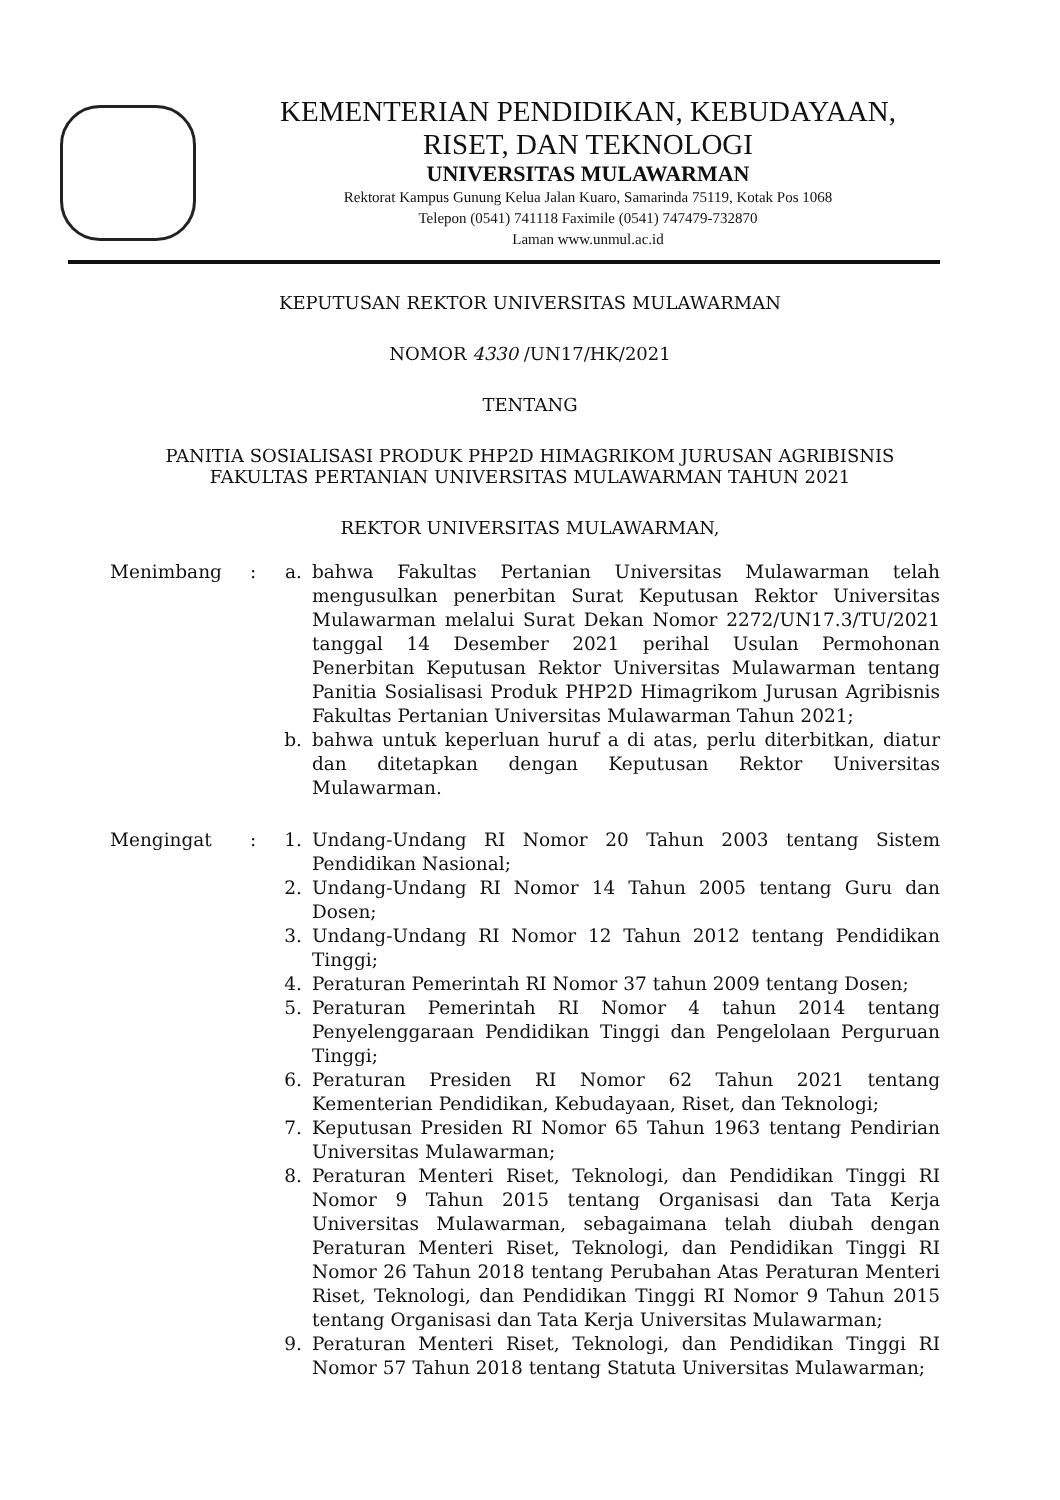KEMENTERIAN PENDIDIKAN, KEBUDAYAAN,
RISET, DAN TEKNOLOGI
UNIVERSITAS MULAWARMAN
Rektorat Kampus Gunung Kelua Jalan Kuaro, Samarinda 75119, Kotak Pos 1068
Telepon (0541) 741118 Faximile (0541) 747479-732870
Laman www.unmul.ac.id
KEPUTUSAN REKTOR UNIVERSITAS MULAWARMAN
NOMOR 4330 /UN17/HK/2021
TENTANG
PANITIA SOSIALISASI PRODUK PHP2D HIMAGRIKOM JURUSAN AGRIBISNIS
FAKULTAS PERTANIAN UNIVERSITAS MULAWARMAN TAHUN 2021
REKTOR UNIVERSITAS MULAWARMAN,
Menimbang : a. bahwa Fakultas Pertanian Universitas Mulawarman telah mengusulkan penerbitan Surat Keputusan Rektor Universitas Mulawarman melalui Surat Dekan Nomor 2272/UN17.3/TU/2021 tanggal 14 Desember 2021 perihal Usulan Permohonan Penerbitan Keputusan Rektor Universitas Mulawarman tentang Panitia Sosialisasi Produk PHP2D Himagrikom Jurusan Agribisnis Fakultas Pertanian Universitas Mulawarman Tahun 2021;
b. bahwa untuk keperluan huruf a di atas, perlu diterbitkan, diatur dan ditetapkan dengan Keputusan Rektor Universitas Mulawarman.
Mengingat : 1. Undang-Undang RI Nomor 20 Tahun 2003 tentang Sistem Pendidikan Nasional;
2. Undang-Undang RI Nomor 14 Tahun 2005 tentang Guru dan Dosen;
3. Undang-Undang RI Nomor 12 Tahun 2012 tentang Pendidikan Tinggi;
4. Peraturan Pemerintah RI Nomor 37 tahun 2009 tentang Dosen;
5. Peraturan Pemerintah RI Nomor 4 tahun 2014 tentang Penyelenggaraan Pendidikan Tinggi dan Pengelolaan Perguruan Tinggi;
6. Peraturan Presiden RI Nomor 62 Tahun 2021 tentang Kementerian Pendidikan, Kebudayaan, Riset, dan Teknologi;
7. Keputusan Presiden RI Nomor 65 Tahun 1963 tentang Pendirian Universitas Mulawarman;
8. Peraturan Menteri Riset, Teknologi, dan Pendidikan Tinggi RI Nomor 9 Tahun 2015 tentang Organisasi dan Tata Kerja Universitas Mulawarman, sebagaimana telah diubah dengan Peraturan Menteri Riset, Teknologi, dan Pendidikan Tinggi RI Nomor 26 Tahun 2018 tentang Perubahan Atas Peraturan Menteri Riset, Teknologi, dan Pendidikan Tinggi RI Nomor 9 Tahun 2015 tentang Organisasi dan Tata Kerja Universitas Mulawarman;
9. Peraturan Menteri Riset, Teknologi, dan Pendidikan Tinggi RI Nomor 57 Tahun 2018 tentang Statuta Universitas Mulawarman;